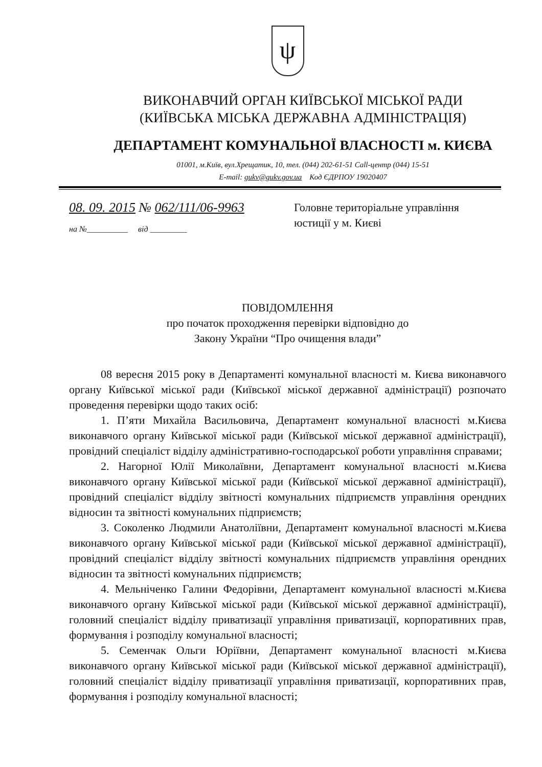ψ
ВИКОНАВЧИЙ ОРГАН КИЇВСЬКОЇ МІСЬКОЇ РАДИ
(КИЇВСЬКА МІСЬКА ДЕРЖАВНА АДМІНІСТРАЦІЯ)
ДЕПАРТАМЕНТ КОМУНАЛЬНОЇ ВЛАСНОСТІ м. КИЄВА
01001, м.Київ, вул.Хрещатик, 10, тел. (044) 202-61-51 Call-центр (044) 15-51
E-mail: gukv@gukv.gov.ua Код ЄДРПОУ 19020407
08. 09. 2015 № 062/111/06-9963
на №__________ від _________
Головне територіальне управління
юстиції у м. Києві
ПОВІДОМЛЕННЯ
про початок проходження перевірки відповідно до
Закону України “Про очищення влади”
08 вересня 2015 року в Департаменті комунальної власності м. Києва виконавчого органу Київської міської ради (Київської міської державної адміністрації) розпочато проведення перевірки щодо таких осіб:
1. П’яти Михайла Васильовича, Департамент комунальної власності м.Києва виконавчого органу Київської міської ради (Київської міської державної адміністрації), провідний спеціаліст відділу адміністративно-господарської роботи управління справами;
2. Нагорної Юлії Миколаївни, Департамент комунальної власності м.Києва виконавчого органу Київської міської ради (Київської міської державної адміністрації), провідний спеціаліст відділу звітності комунальних підприємств управління орендних відносин та звітності комунальних підприємств;
3. Соколенко Людмили Анатоліївни, Департамент комунальної власності м.Києва виконавчого органу Київської міської ради (Київської міської державної адміністрації), провідний спеціаліст відділу звітності комунальних підприємств управління орендних відносин та звітності комунальних підприємств;
4. Мельніченко Галини Федорівни, Департамент комунальної власності м.Києва виконавчого органу Київської міської ради (Київської міської державної адміністрації), головний спеціаліст відділу приватизації управління приватизації, корпоративних прав, формування і розподілу комунальної власності;
5. Семенчак Ольги Юріївни, Департамент комунальної власності м.Києва виконавчого органу Київської міської ради (Київської міської державної адміністрації), головний спеціаліст відділу приватизації управління приватизації, корпоративних прав, формування і розподілу комунальної власності;